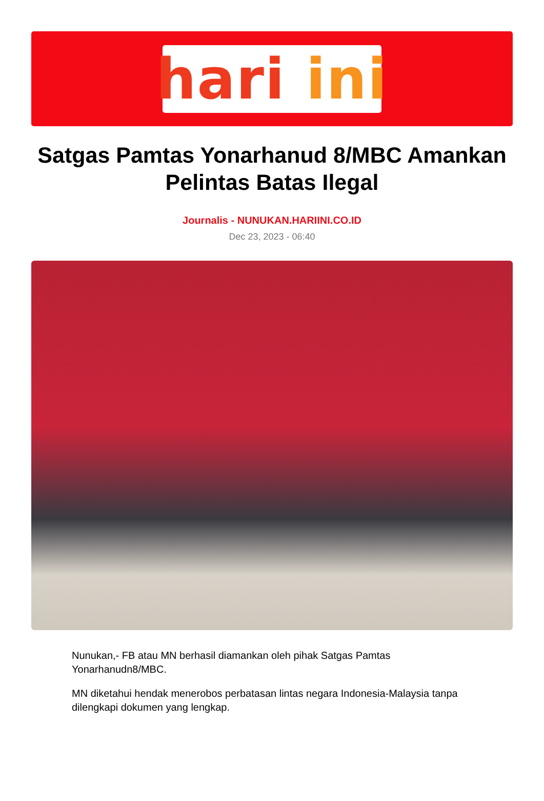hari ini
Satgas Pamtas Yonarhanud 8/MBC Amankan Pelintas Batas Ilegal
Journalis - NUNUKAN.HARIINI.CO.ID
Dec 23, 2023 - 06:40
Nunukan,- FB atau MN berhasil diamankan oleh pihak Satgas Pamtas Yonarhanudn8/MBC.
MN diketahui hendak menerobos perbatasan lintas negara Indonesia-Malaysia tanpa dilengkapi dokumen yang lengkap.